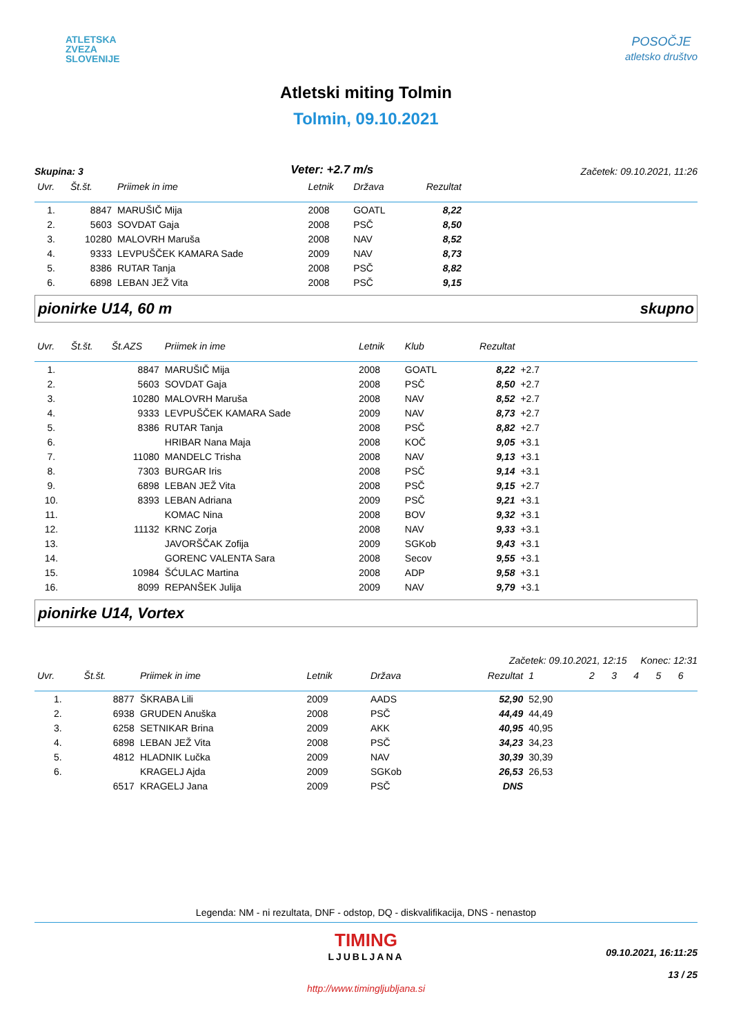ATLETSKA
ZVEZA
SLOVENIJE
POSOČJE
atletsko društvo
Atletski miting Tolmin
Tolmin, 09.10.2021
Skupina: 3 Veter: +2.7 m/s Začetek: 09.10.2021, 11:26
| Uvr. | Št.št. | Priimek in ime | Letnik | Država | Rezultat | |
| --- | --- | --- | --- | --- | --- | --- |
| 1. | 8847 | MARUŠIČ Mija | 2008 | GOATL | 8,22 | |
| 2. | 5603 | SOVDAT Gaja | 2008 | PSČ | 8,50 | |
| 3. | 10280 | MALOVRH Maruša | 2008 | NAV | 8,52 | |
| 4. | 9333 | LEVPUŠČEK KAMARA Sade | 2009 | NAV | 8,73 | |
| 5. | 8386 | RUTAR Tanja | 2008 | PSČ | 8,82 | |
| 6. | 6898 | LEBAN JEŽ Vita | 2008 | PSČ | 9,15 | |
pionirke U14, 60 m skupno
| Uvr. | Št.št. | Št.AZS | Priimek in ime | Letnik | Klub | Rezultat | | |
| --- | --- | --- | --- | --- | --- | --- | --- | --- |
| 1. | | 8847 | MARUŠIČ Mija | 2008 | GOATL | 8,22 | +2.7 | |
| 2. | | 5603 | SOVDAT Gaja | 2008 | PSČ | 8,50 | +2.7 | |
| 3. | | 10280 | MALOVRH Maruša | 2008 | NAV | 8,52 | +2.7 | |
| 4. | | 9333 | LEVPUŠČEK KAMARA Sade | 2009 | NAV | 8,73 | +2.7 | |
| 5. | | 8386 | RUTAR Tanja | 2008 | PSČ | 8,82 | +2.7 | |
| 6. | | | HRIBAR Nana Maja | 2008 | KOČ | 9,05 | +3.1 | |
| 7. | | 11080 | MANDELC Trisha | 2008 | NAV | 9,13 | +3.1 | |
| 8. | | 7303 | BURGAR Iris | 2008 | PSČ | 9,14 | +3.1 | |
| 9. | | 6898 | LEBAN JEŽ Vita | 2008 | PSČ | 9,15 | +2.7 | |
| 10. | | 8393 | LEBAN Adriana | 2009 | PSČ | 9,21 | +3.1 | |
| 11. | | | KOMAC Nina | 2008 | BOV | 9,32 | +3.1 | |
| 12. | | 11132 | KRNC Zorja | 2008 | NAV | 9,33 | +3.1 | |
| 13. | | | JAVORŠČAK Zofija | 2009 | SGKob | 9,43 | +3.1 | |
| 14. | | | GORENC VALENTA Sara | 2008 | Secov | 9,55 | +3.1 | |
| 15. | | 10984 | ŠĆULAC Martina | 2008 | ADP | 9,58 | +3.1 | |
| 16. | | 8099 | REPANŠEK Julija | 2009 | NAV | 9,79 | +3.1 | |
pionirke U14, Vortex
Začetek: 09.10.2021, 12:15 Konec: 12:31
| Uvr. | Št.št. | Priimek in ime | Letnik | Država | Rezultat | 1 | 2 | 3 | 4 | 5 | 6 |
| --- | --- | --- | --- | --- | --- | --- | --- | --- | --- | --- | --- |
| 1. | 8877 | ŠKRABA Lili | 2009 | AADS | 52,90 | 52,90 | | | | | |
| 2. | 6938 | GRUDEN Anuška | 2008 | PSČ | 44,49 | 44,49 | | | | | |
| 3. | 6258 | SETNIKAR Brina | 2009 | AKK | 40,95 | 40,95 | | | | | |
| 4. | 6898 | LEBAN JEŽ Vita | 2008 | PSČ | 34,23 | 34,23 | | | | | |
| 5. | 4812 | HLADNIK Lučka | 2009 | NAV | 30,39 | 30,39 | | | | | |
| 6. | | KRAGELJ Ajda | 2009 | SGKob | 26,53 | 26,53 | | | | | |
| | 6517 | KRAGELJ Jana | 2009 | PSČ | DNS | | | | | | |
Legenda: NM - ni rezultata, DNF - odstop, DQ - diskvalifikacija, DNS - nenastop
TIMING
LJUBLJANA
http://www.timingljubljana.si
09.10.2021, 16:11:25
13 / 25